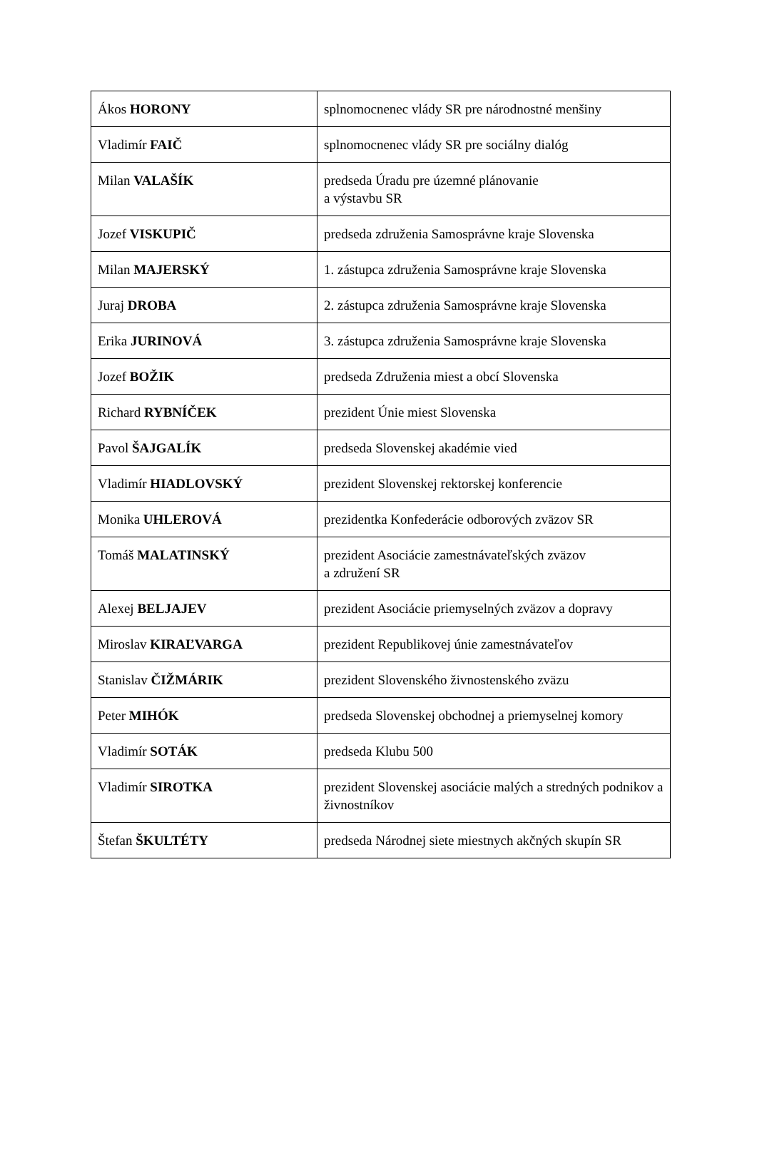| Ákos HORONY | splnomocnenec vlády SR pre národnostné menšiny |
| Vladimír FAIČ | splnomocnenec vlády SR pre sociálny dialóg |
| Milan VALAŠÍK | predseda Úradu pre územné plánovanie a výstavbu SR |
| Jozef VISKUPIČ | predseda združenia Samosprávne kraje Slovenska |
| Milan MAJERSKÝ | 1. zástupca združenia Samosprávne kraje Slovenska |
| Juraj DROBA | 2. zástupca združenia Samosprávne kraje Slovenska |
| Erika JURINOVÁ | 3. zástupca združenia Samosprávne kraje Slovenska |
| Jozef BOŽIK | predseda Združenia miest a obcí Slovenska |
| Richard RYBNÍČEK | prezident Únie miest Slovenska |
| Pavol ŠAJGALÍK | predseda Slovenskej akadémie vied |
| Vladimír HIADLOVSKÝ | prezident Slovenskej rektorskej konferencie |
| Monika UHLEROVÁ | prezidentka Konfederácie odborových zväzov SR |
| Tomáš MALATINSKÝ | prezident Asociácie zamestnávateľských zväzov a združení SR |
| Alexej BELJAJEV | prezident Asociácie priemyselných zväzov a dopravy |
| Miroslav KIRAĽVARGA | prezident Republikovej únie zamestnávateľov |
| Stanislav ČIŽMÁRIK | prezident Slovenského živnostenského zväzu |
| Peter MIHÓK | predseda Slovenskej obchodnej a priemyselnej komory |
| Vladimír SOTÁK | predseda Klubu 500 |
| Vladimír SIROTKA | prezident Slovenskej asociácie malých a stredných podnikov a živnostníkov |
| Štefan ŠKULTÉTY | predseda Národnej siete miestnych akčných skupín SR |